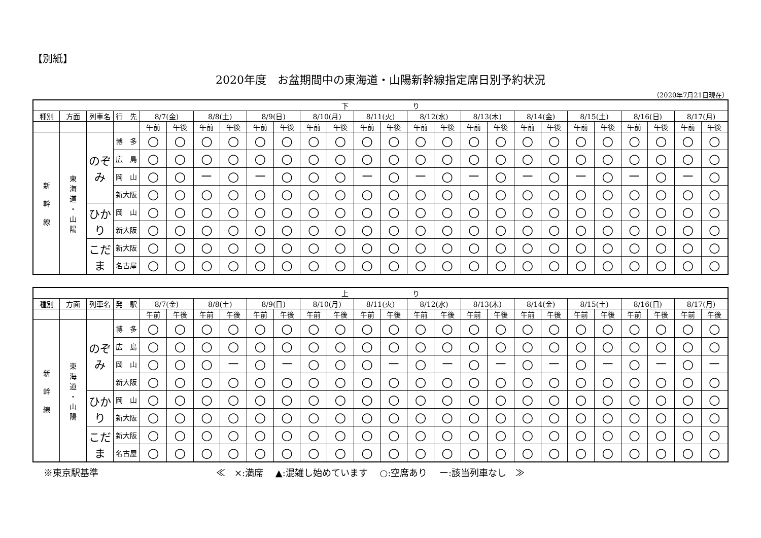【別紙】
2020年度　お盆期間中の東海道・山陽新幹線指定席日別予約状況
（2020年7月21日現在）
| 下 り | | | | | | | | | | | | | | | | | | | | | | | | | |
| --- | --- | --- | --- | --- | --- | --- | --- | --- | --- | --- | --- | --- | --- | --- | --- | --- | --- | --- | --- | --- | --- | --- | --- | --- | --- |
| 種別 | 方面 | 列車名 | 行 先 | 8/7(金) | | 8/8(土) | | 8/9(日) | | 8/10(月) | | 8/11(火) | | 8/12(水) | | 8/13(木) | | 8/14(金) | | 8/15(土) | | 8/16(日) | | 8/17(月) | |
| | | | | 午前 | 午後 | 午前 | 午後 | 午前 | 午後 | 午前 | 午後 | 午前 | 午後 | 午前 | 午後 | 午前 | 午後 | 午前 | 午後 | 午前 | 午後 | 午前 | 午後 | 午前 | 午後 |
| 新 幹 線 | 東 海 道 ・ 山 陽 | のぞみ | 博 多 | ○ | ○ | ○ | ○ | ○ | ○ | ○ | ○ | ○ | ○ | ○ | ○ | ○ | ○ | ○ | ○ | ○ | ○ | ○ | ○ | ○ | ○ |
| | | | 広 島 | ○ | ○ | ○ | ○ | ○ | ○ | ○ | ○ | ○ | ○ | ○ | ○ | ○ | ○ | ○ | ○ | ○ | ○ | ○ | ○ | ○ | ○ |
| | | | 岡 山 | ○ | ○ | － | ○ | － | ○ | ○ | ○ | － | ○ | － | ○ | － | ○ | － | ○ | － | ○ | － | ○ | － | ○ |
| | | | 新大阪 | ○ | ○ | ○ | ○ | ○ | ○ | ○ | ○ | ○ | ○ | ○ | ○ | ○ | ○ | ○ | ○ | ○ | ○ | ○ | ○ | ○ | ○ |
| | | ひかり | 岡 山 | ○ | ○ | ○ | ○ | ○ | ○ | ○ | ○ | ○ | ○ | ○ | ○ | ○ | ○ | ○ | ○ | ○ | ○ | ○ | ○ | ○ | ○ |
| | | | 新大阪 | ○ | ○ | ○ | ○ | ○ | ○ | ○ | ○ | ○ | ○ | ○ | ○ | ○ | ○ | ○ | ○ | ○ | ○ | ○ | ○ | ○ | ○ |
| | | こだま | 新大阪 | ○ | ○ | ○ | ○ | ○ | ○ | ○ | ○ | ○ | ○ | ○ | ○ | ○ | ○ | ○ | ○ | ○ | ○ | ○ | ○ | ○ | ○ |
| | | | 名古屋 | ○ | ○ | ○ | ○ | ○ | ○ | ○ | ○ | ○ | ○ | ○ | ○ | ○ | ○ | ○ | ○ | ○ | ○ | ○ | ○ | ○ | ○ |
| 上 り | | | | | | | | | | | | | | | | | | | | | | | | | |
| --- | --- | --- | --- | --- | --- | --- | --- | --- | --- | --- | --- | --- | --- | --- | --- | --- | --- | --- | --- | --- | --- | --- | --- | --- | --- |
| 種別 | 方面 | 列車名 | 発 駅 | 8/7(金) | | 8/8(土) | | 8/9(日) | | 8/10(月) | | 8/11(火) | | 8/12(水) | | 8/13(木) | | 8/14(金) | | 8/15(土) | | 8/16(日) | | 8/17(月) | |
| | | | | 午前 | 午後 | 午前 | 午後 | 午前 | 午後 | 午前 | 午後 | 午前 | 午後 | 午前 | 午後 | 午前 | 午後 | 午前 | 午後 | 午前 | 午後 | 午前 | 午後 | 午前 | 午後 |
| 新 幹 線 | 東 海 道 ・ 山 陽 | のぞみ | 博 多 | ○ | ○ | ○ | ○ | ○ | ○ | ○ | ○ | ○ | ○ | ○ | ○ | ○ | ○ | ○ | ○ | ○ | ○ | ○ | ○ | ○ | ○ |
| | | | 広 島 | ○ | ○ | ○ | ○ | ○ | ○ | ○ | ○ | ○ | ○ | ○ | ○ | ○ | ○ | ○ | ○ | ○ | ○ | ○ | ○ | ○ | ○ |
| | | | 岡 山 | ○ | ○ | ○ | － | ○ | － | ○ | ○ | ○ | － | ○ | － | ○ | － | ○ | － | ○ | － | ○ | － | ○ | － |
| | | | 新大阪 | ○ | ○ | ○ | ○ | ○ | ○ | ○ | ○ | ○ | ○ | ○ | ○ | ○ | ○ | ○ | ○ | ○ | ○ | ○ | ○ | ○ | ○ |
| | | ひかり | 岡 山 | ○ | ○ | ○ | ○ | ○ | ○ | ○ | ○ | ○ | ○ | ○ | ○ | ○ | ○ | ○ | ○ | ○ | ○ | ○ | ○ | ○ | ○ |
| | | | 新大阪 | ○ | ○ | ○ | ○ | ○ | ○ | ○ | ○ | ○ | ○ | ○ | ○ | ○ | ○ | ○ | ○ | ○ | ○ | ○ | ○ | ○ | ○ |
| | | こだま | 新大阪 | ○ | ○ | ○ | ○ | ○ | ○ | ○ | ○ | ○ | ○ | ○ | ○ | ○ | ○ | ○ | ○ | ○ | ○ | ○ | ○ | ○ | ○ |
| | | | 名古屋 | ○ | ○ | ○ | ○ | ○ | ○ | ○ | ○ | ○ | ○ | ○ | ○ | ○ | ○ | ○ | ○ | ○ | ○ | ○ | ○ | ○ | ○ |
※東京駅基準 ≪　×:満席　 ▲:混雑し始めています　 ○:空席あり　 ー:該当列車なし　≫